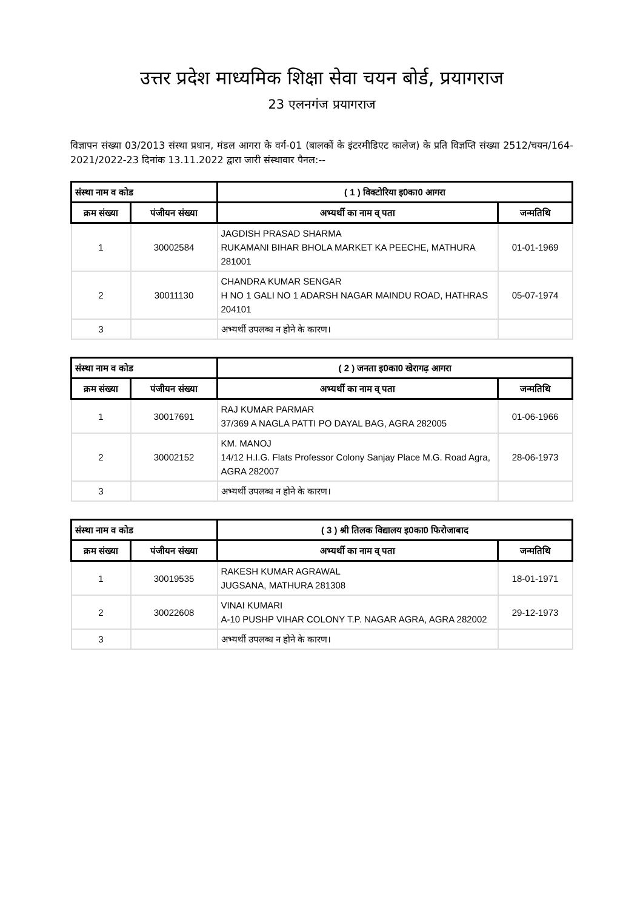उत्तर प्रदेश माध्यमिक शिक्षा सेवा चयन बोर्ड, प्रयागराज
23 एलनगंज प्रयागराज
विज्ञापन संख्या 03/2013 संस्था प्रधान, मंडल आगरा के वर्ग-01 (बालकों के इंटरमीडिएट कालेज) के प्रति विज्ञप्ति संख्या 2512/चयन/164-2021/2022-23 दिनांक 13.11.2022 द्वारा जारी संस्थावार पैनल:--
| संस्था नाम व कोड | | ( 1 ) विक्टोरिया इ0का0 आगरा | |
| --- | --- | --- | --- |
| क्रम संख्या | पंजीयन संख्या | अभ्यर्थी का नाम व् पता | जन्मतिथि |
| 1 | 30002584 | JAGDISH PRASAD SHARMA RUKAMANI BIHAR BHOLA MARKET KA PEECHE, MATHURA 281001 | 01-01-1969 |
| 2 | 30011130 | CHANDRA KUMAR SENGAR H NO 1 GALI NO 1 ADARSH NAGAR MAINDU ROAD, HATHRAS 204101 | 05-07-1974 |
| 3 | | अभ्यर्थी उपलब्ध न होने के कारण। | |
| संस्था नाम व कोड | | ( 2 ) जनता इ0का0 खेरागढ़ आगरा | |
| --- | --- | --- | --- |
| क्रम संख्या | पंजीयन संख्या | अभ्यर्थी का नाम व् पता | जन्मतिथि |
| 1 | 30017691 | RAJ KUMAR PARMAR 37/369 A NAGLA PATTI PO DAYAL BAG, AGRA 282005 | 01-06-1966 |
| 2 | 30002152 | KM. MANOJ 14/12 H.I.G. Flats Professor Colony Sanjay Place M.G. Road Agra, AGRA 282007 | 28-06-1973 |
| 3 | | अभ्यर्थी उपलब्ध न होने के कारण। | |
| संस्था नाम व कोड | | ( 3 ) श्री तिलक विद्यालय इ0का0 फिरोजाबाद | |
| --- | --- | --- | --- |
| क्रम संख्या | पंजीयन संख्या | अभ्यर्थी का नाम व् पता | जन्मतिथि |
| 1 | 30019535 | RAKESH KUMAR AGRAWAL JUGSANA, MATHURA 281308 | 18-01-1971 |
| 2 | 30022608 | VINAI KUMARI A-10 PUSHP VIHAR COLONY T.P. NAGAR AGRA, AGRA 282002 | 29-12-1973 |
| 3 | | अभ्यर्थी उपलब्ध न होने के कारण। | |